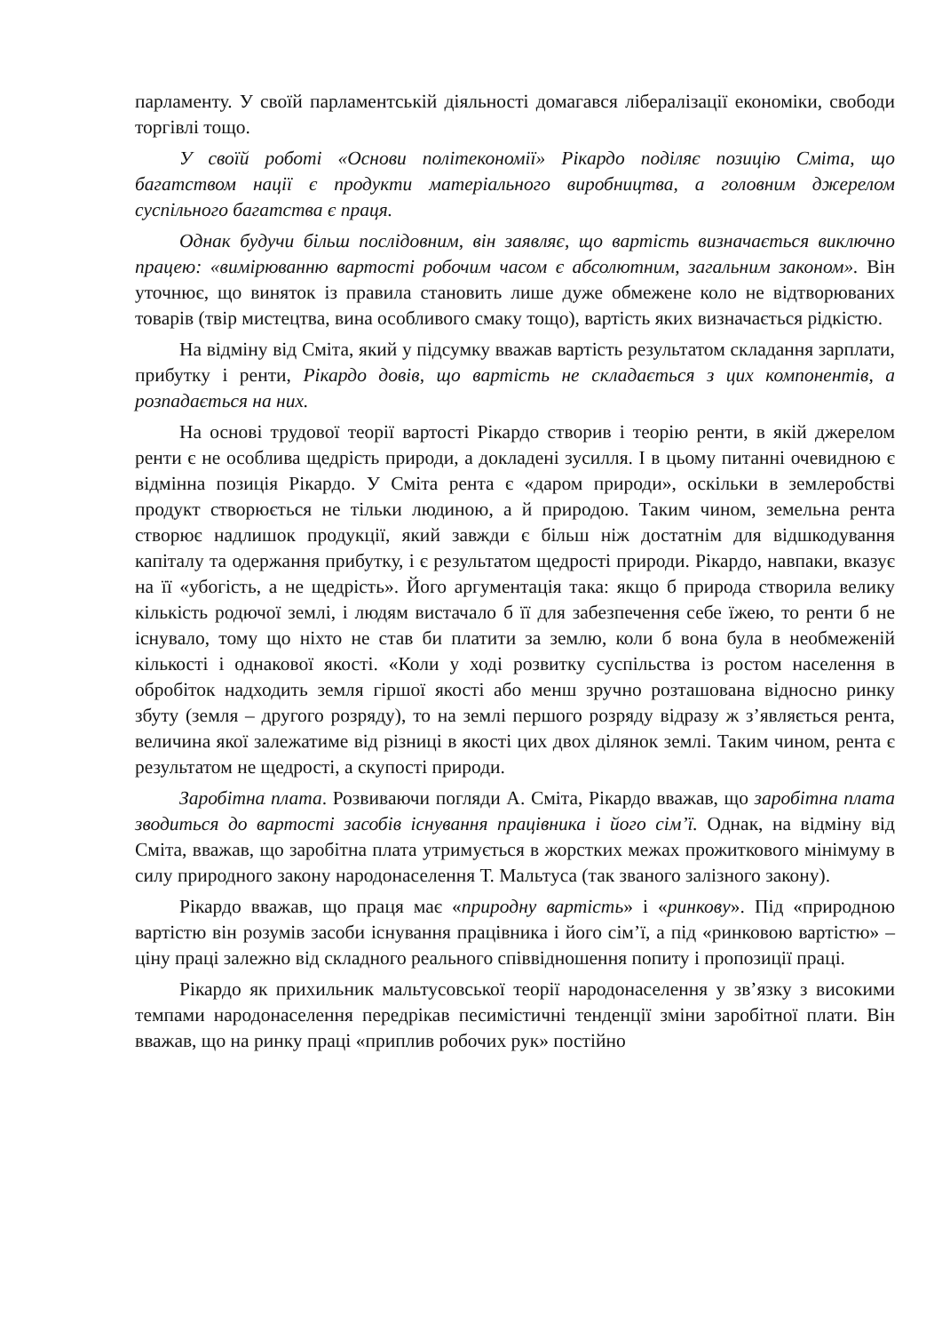парламенту. У своїй парламентській діяльності домагався лібералізації економіки, свободи торгівлі тощо.
У своїй роботі «Основи політекономії» Рікардо поділяє позицію Сміта, що багатством нації є продукти матеріального виробництва, а головним джерелом суспільного багатства є праця.
Однак будучи більш послідовним, він заявляє, що вартість визначається виключно працею: «вимірюванню вартості робочим часом є абсолютним, загальним законом». Він уточнює, що виняток із правила становить лише дуже обмежене коло не відтворюваних товарів (твір мистецтва, вина особливого смаку тощо), вартість яких визначається рідкістю.
На відміну від Сміта, який у підсумку вважав вартість результатом складання зарплати, прибутку і ренти, Рікардо довів, що вартість не складається з цих компонентів, а розпадається на них.
На основі трудової теорії вартості Рікардо створив і теорію ренти, в якій джерелом ренти є не особлива щедрість природи, а докладені зусилля. І в цьому питанні очевидною є відмінна позиція Рікардо. У Сміта рента є «даром природи», оскільки в землеробстві продукт створюється не тільки людиною, а й природою. Таким чином, земельна рента створює надлишок продукції, який завжди є більш ніж достатнім для відшкодування капіталу та одержання прибутку, і є результатом щедрості природи. Рікардо, навпаки, вказує на її «убогість, а не щедрість». Його аргументація така: якщо б природа створила велику кількість родючої землі, і людям вистачало б її для забезпечення себе їжею, то ренти б не існувало, тому що ніхто не став би платити за землю, коли б вона була в необмеженій кількості і однакової якості. «Коли у ході розвитку суспільства із ростом населення в обробіток надходить земля гіршої якості або менш зручно розташована відносно ринку збуту (земля – другого розряду), то на землі першого розряду відразу ж з’являється рента, величина якої залежатиме від різниці в якості цих двох ділянок землі. Таким чином, рента є результатом не щедрості, а скупості природи.
Заробітна плата. Розвиваючи погляди А. Сміта, Рікардо вважав, що заробітна плата зводиться до вартості засобів існування працівника і його сім’ї. Однак, на відміну від Сміта, вважав, що заробітна плата утримується в жорстких межах прожиткового мінімуму в силу природного закону народонаселення Т. Мальтуса (так званого залізного закону).
Рікардо вважав, що праця має «природну вартість» і «ринкову». Під «природною вартістю він розумів засоби існування працівника і його сім’ї, а під «ринковою вартістю» – ціну праці залежно від складного реального співвідношення попиту і пропозиції праці.
Рікардо як прихильник мальтусовської теорії народонаселення у зв’язку з високими темпами народонаселення передрікав песимістичні тенденції зміни заробітної плати. Він вважав, що на ринку праці «приплив робочих рук» постійно